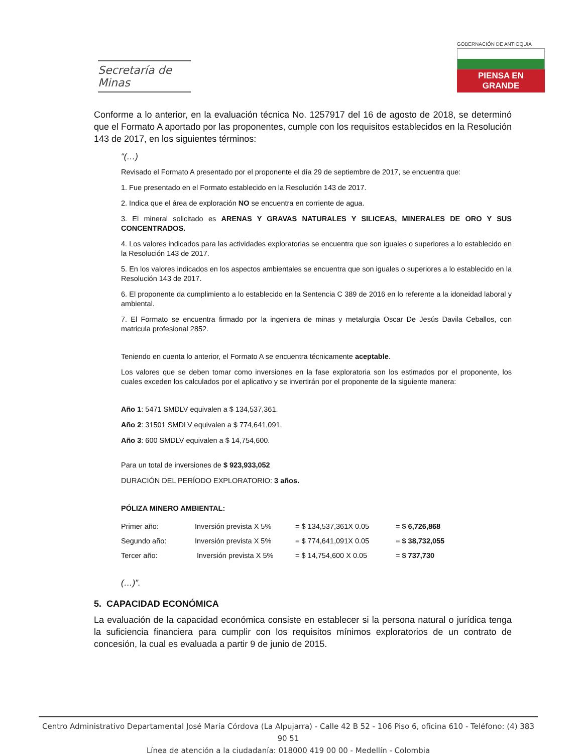Secretaría de Minas
GOBERNACIÓN DE ANTIOQUIA
PIENSA EN GRANDE
Conforme a lo anterior, en la evaluación técnica No. 1257917 del 16 de agosto de 2018, se determinó que el Formato A aportado por las proponentes, cumple con los requisitos establecidos en la Resolución 143 de 2017, en los siguientes términos:
“(…)
Revisado el Formato A presentado por el proponente el día 29 de septiembre de 2017, se encuentra que:
1. Fue presentado en el Formato establecido en la Resolución 143 de 2017.
2. Indica que el área de exploración NO se encuentra en corriente de agua.
3. El mineral solicitado es ARENAS Y GRAVAS NATURALES Y SILICEAS, MINERALES DE ORO Y SUS CONCENTRADOS.
4. Los valores indicados para las actividades exploratorias se encuentra que son iguales o superiores a lo establecido en la Resolución 143 de 2017.
5. En los valores indicados en los aspectos ambientales se encuentra que son iguales o superiores a lo establecido en la Resolución 143 de 2017.
6. El proponente da cumplimiento a lo establecido en la Sentencia C 389 de 2016 en lo referente a la idoneidad laboral y ambiental.
7. El Formato se encuentra firmado por la ingeniera de minas y metalurgia Oscar De Jesús Davila Ceballos, con matricula profesional 2852.
Teniendo en cuenta lo anterior, el Formato A se encuentra técnicamente aceptable.
Los valores que se deben tomar como inversiones en la fase exploratoria son los estimados por el proponente, los cuales exceden los calculados por el aplicativo y se invertirán por el proponente de la siguiente manera:
Año 1: 5471 SMDLV equivalen a $ 134,537,361.
Año 2: 31501 SMDLV equivalen a $ 774,641,091.
Año 3: 600 SMDLV equivalen a $ 14,754,600.
Para un total de inversiones de $ 923,933,052
DURACIÓN DEL PERÍODO EXPLORATORIO: 3 años.
PÓLIZA MINERO AMBIENTAL:
| Primer año: | Inversión prevista X 5% | = $ 134,537,361X 0.05 | = $ 6,726,868 |
| Segundo año: | Inversión prevista X 5% | = $ 774,641,091X 0.05 | = $ 38,732,055 |
| Tercer año: | Inversión prevista X 5% | = $ 14,754,600 X 0.05 | = $ 737,730 |
(…)”.
5. CAPACIDAD ECONÓMICA
La evaluación de la capacidad económica consiste en establecer si la persona natural o jurídica tenga la suficiencia financiera para cumplir con los requisitos mínimos exploratorios de un contrato de concesión, la cual es evaluada a partir 9 de junio de 2015.
Centro Administrativo Departamental José María Córdova (La Alpujarra) - Calle 42 B 52 - 106 Piso 6, oficina 610 - Teléfono: (4) 383 90 51
Línea de atención a la ciudadanía: 018000 419 00 00 - Medellín - Colombia